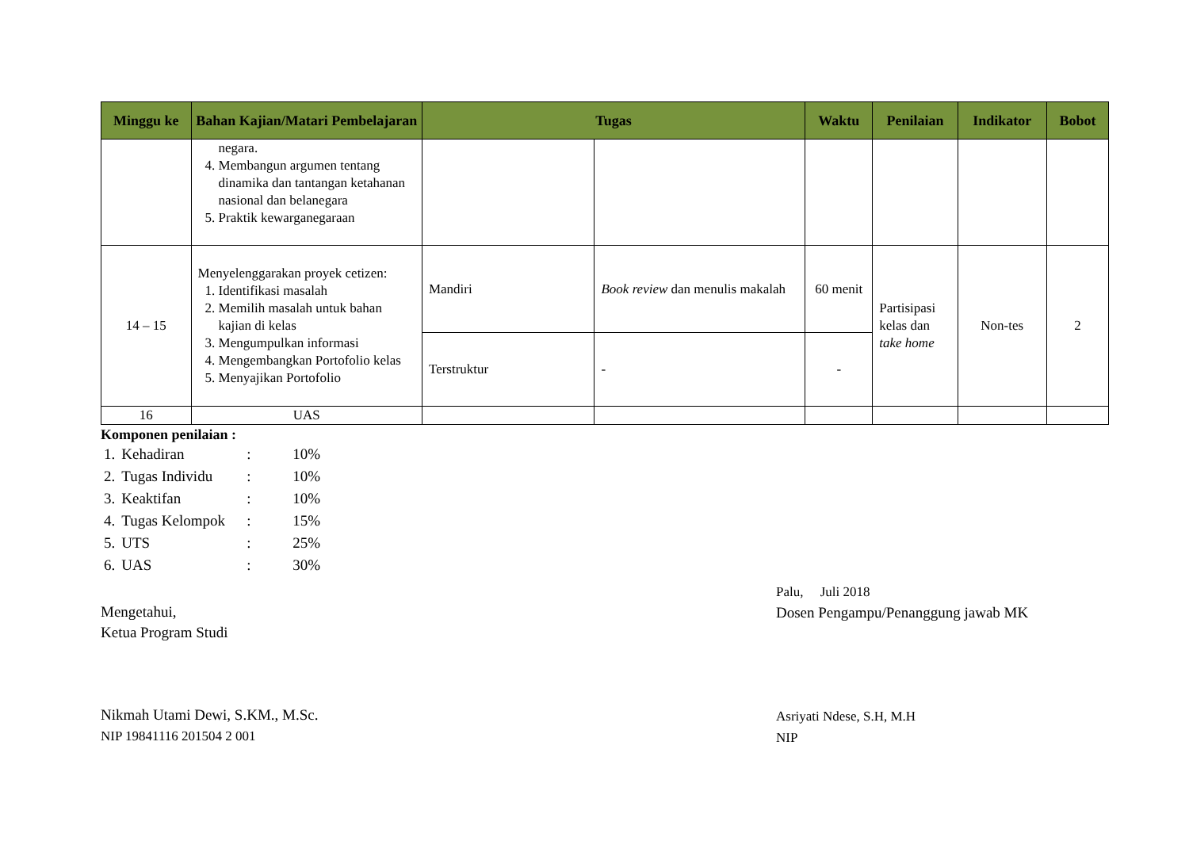| Minggu ke | Bahan Kajian/Matari Pembelajaran | Tugas | | Waktu | Penilaian | Indikator | Bobot |
| --- | --- | --- | --- | --- | --- | --- | --- |
| | negara. 4. Membangun argumen tentang dinamika dan tantangan ketahanan nasional dan belanegara 5. Praktik kewarganegaraan | | | | | | |
| 14 – 15 | Menyelenggarakan proyek cetizen: 1. Identifikasi masalah 2. Memilih masalah untuk bahan kajian di kelas 3. Mengumpulkan informasi 4. Mengembangkan Portofolio kelas 5. Menyajikan Portofolio | Mandiri | Book review dan menulis makalah | 60 menit | Partisipasi kelas dan take home | Non-tes | 2 |
| | | Terstruktur | - | - | | | |
| 16 | UAS | | | | | | |
Komponen penilaian :
| 1. | Kehadiran | : | 10% |
| 2. | Tugas Individu | : | 10% |
| 3. | Keaktifan | : | 10% |
| 4. | Tugas Kelompok | : | 15% |
| 5. | UTS | : | 25% |
| 6. | UAS | : | 30% |
Mengetahui,
Ketua Program Studi
Nikmah Utami Dewi, S.KM., M.Sc.
NIP 19841116 201504 2 001
Palu, Juli 2018
Dosen Pengampu/Penanggung jawab MK
Asriyati Ndese, S.H, M.H
NIP